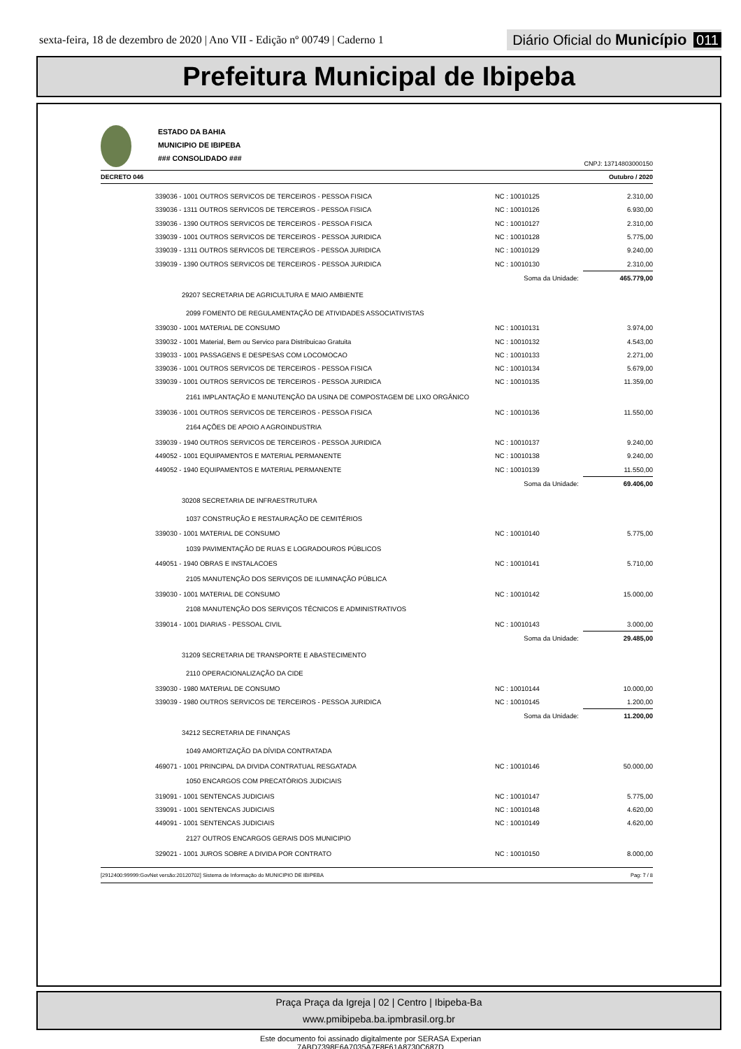sexta-feira, 18 de dezembro de 2020 | Ano VII - Edição nº 00749 | Caderno 1
Diário Oficial do Município 011
Prefeitura Municipal de Ibipeba
ESTADO DA BAHIA
MUNICIPIO DE IBIPEBA
### CONSOLIDADO ###
CNPJ: 13714803000150
DECRETO 046 Outubro / 2020
| 339036 - 1001 OUTROS SERVICOS DE TERCEIROS - PESSOA FISICA | NC : 10010125 | 2.310,00 |
| 339036 - 1311 OUTROS SERVICOS DE TERCEIROS - PESSOA FISICA | NC : 10010126 | 6.930,00 |
| 339036 - 1390 OUTROS SERVICOS DE TERCEIROS - PESSOA FISICA | NC : 10010127 | 2.310,00 |
| 339039 - 1001 OUTROS SERVICOS DE TERCEIROS - PESSOA JURIDICA | NC : 10010128 | 5.775,00 |
| 339039 - 1311 OUTROS SERVICOS DE TERCEIROS - PESSOA JURIDICA | NC : 10010129 | 9.240,00 |
| 339039 - 1390 OUTROS SERVICOS DE TERCEIROS - PESSOA JURIDICA | NC : 10010130 | 2.310,00 |
| | Soma da Unidade: | 465.779,00 |
| 29207 SECRETARIA DE AGRICULTURA E MAIO AMBIENTE | | |
| 2099 FOMENTO DE REGULAMENTAÇÃO DE ATIVIDADES ASSOCIATIVISTAS | | |
| 339030 - 1001 MATERIAL DE CONSUMO | NC : 10010131 | 3.974,00 |
| 339032 - 1001 Material, Bem ou Servico para Distribuicao Gratuita | NC : 10010132 | 4.543,00 |
| 339033 - 1001 PASSAGENS E DESPESAS COM LOCOMOCAO | NC : 10010133 | 2.271,00 |
| 339036 - 1001 OUTROS SERVICOS DE TERCEIROS - PESSOA FISICA | NC : 10010134 | 5.679,00 |
| 339039 - 1001 OUTROS SERVICOS DE TERCEIROS - PESSOA JURIDICA | NC : 10010135 | 11.359,00 |
| 2161 IMPLANTAÇÃO E MANUTENÇÃO DA USINA DE COMPOSTAGEM DE LIXO ORGÂNICO | | |
| 339036 - 1001 OUTROS SERVICOS DE TERCEIROS - PESSOA FISICA | NC : 10010136 | 11.550,00 |
| 2164 AÇÕES DE APOIO A AGROINDUSTRIA | | |
| 339039 - 1940 OUTROS SERVICOS DE TERCEIROS - PESSOA JURIDICA | NC : 10010137 | 9.240,00 |
| 449052 - 1001 EQUIPAMENTOS E MATERIAL PERMANENTE | NC : 10010138 | 9.240,00 |
| 449052 - 1940 EQUIPAMENTOS E MATERIAL PERMANENTE | NC : 10010139 | 11.550,00 |
| | Soma da Unidade: | 69.406,00 |
| 30208 SECRETARIA DE INFRAESTRUTURA | | |
| 1037 CONSTRUÇÃO E RESTAURAÇÃO DE CEMITÉRIOS | | |
| 339030 - 1001 MATERIAL DE CONSUMO | NC : 10010140 | 5.775,00 |
| 1039 PAVIMENTAÇÃO DE RUAS E LOGRADOUROS PÚBLICOS | | |
| 449051 - 1940 OBRAS E INSTALACOES | NC : 10010141 | 5.710,00 |
| 2105 MANUTENÇÃO DOS SERVIÇOS DE ILUMINAÇÃO PÚBLICA | | |
| 339030 - 1001 MATERIAL DE CONSUMO | NC : 10010142 | 15.000,00 |
| 2108 MANUTENÇÃO DOS SERVIÇOS TÉCNICOS E ADMINISTRATIVOS | | |
| 339014 - 1001 DIARIAS - PESSOAL CIVIL | NC : 10010143 | 3.000,00 |
| | Soma da Unidade: | 29.485,00 |
| 31209 SECRETARIA DE TRANSPORTE E ABASTECIMENTO | | |
| 2110 OPERACIONALIZAÇÃO DA CIDE | | |
| 339030 - 1980 MATERIAL DE CONSUMO | NC : 10010144 | 10.000,00 |
| 339039 - 1980 OUTROS SERVICOS DE TERCEIROS - PESSOA JURIDICA | NC : 10010145 | 1.200,00 |
| | Soma da Unidade: | 11.200,00 |
| 34212 SECRETARIA DE FINANÇAS | | |
| 1049 AMORTIZAÇÃO DA DÍVIDA CONTRATADA | | |
| 469071 - 1001 PRINCIPAL DA DIVIDA CONTRATUAL RESGATADA | NC : 10010146 | 50.000,00 |
| 1050 ENCARGOS COM PRECATÓRIOS JUDICIAIS | | |
| 319091 - 1001 SENTENCAS JUDICIAIS | NC : 10010147 | 5.775,00 |
| 339091 - 1001 SENTENCAS JUDICIAIS | NC : 10010148 | 4.620,00 |
| 449091 - 1001 SENTENCAS JUDICIAIS | NC : 10010149 | 4.620,00 |
| 2127 OUTROS ENCARGOS GERAIS DOS MUNICIPIO | | |
| 329021 - 1001 JUROS SOBRE A DIVIDA POR CONTRATO | NC : 10010150 | 8.000,00 |
[2912400:99999:GovNet versão:20120702] Sistema de Informação do MUNICIPIO DE IBIPEBA Pag: 7 / 8
Praça Praça da Igreja | 02 | Centro | Ibipeba-Ba
www.pmibipeba.ba.ipmbrasil.org.br
Este documento foi assinado digitalmente por SERASA Experian
7ABD7398E6A7035A7F8F61A8730C687D